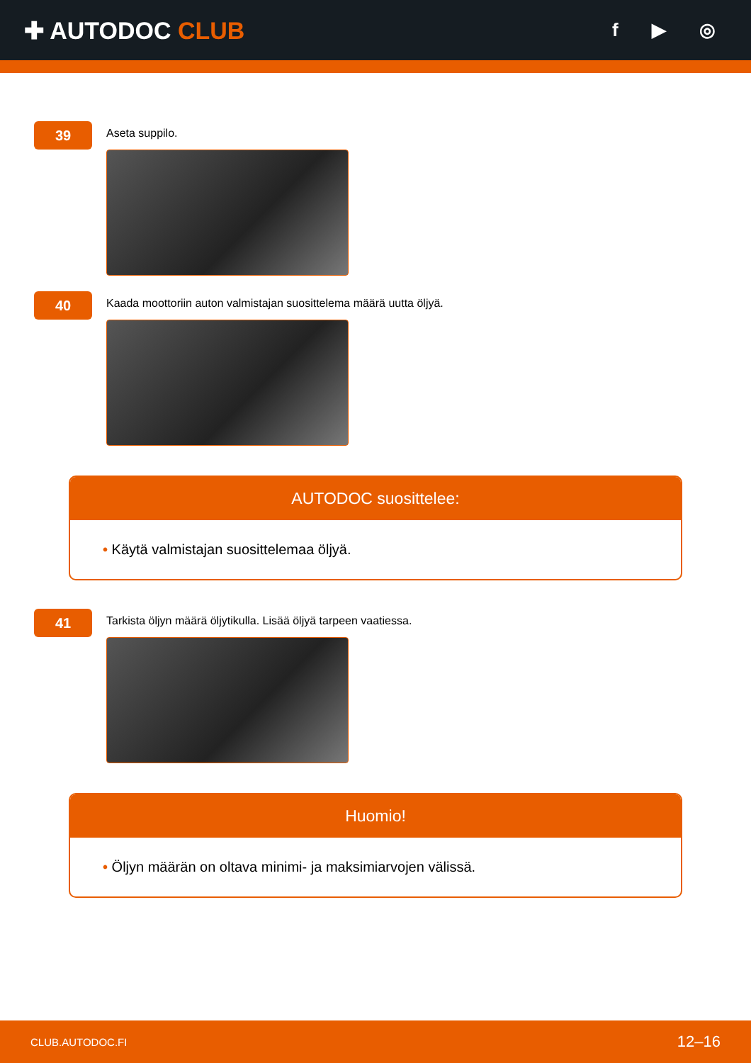✚ AUTODOC CLUB
f ▶ ◎
39
Aseta suppilo.
40
Kaada moottoriin auton valmistajan suosittelema määrä uutta öljyä.
AUTODOC suosittelee:
• Käytä valmistajan suosittelemaa öljyä.
41
Tarkista öljyn määrä öljytikulla. Lisää öljyä tarpeen vaatiessa.
Huomio!
• Öljyn määrän on oltava minimi- ja maksimiarvojen välissä.
CLUB.AUTODOC.FI 12–16